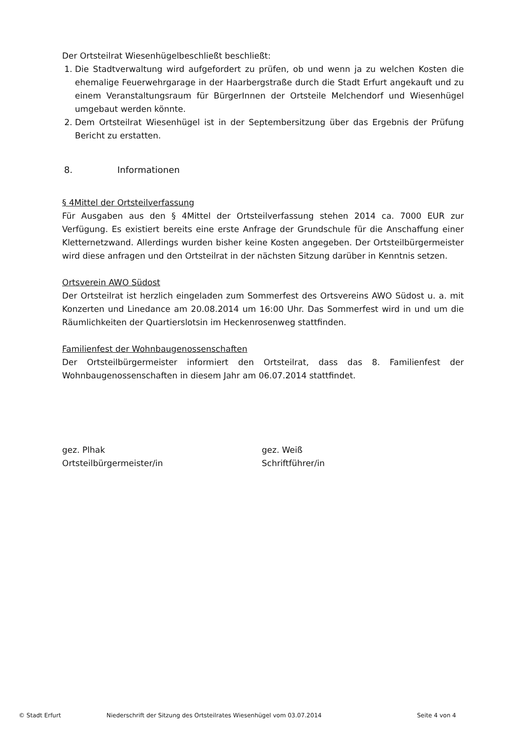Der Ortsteilrat Wiesenhügelbeschließt beschließt:
1. Die Stadtverwaltung wird aufgefordert zu prüfen, ob und wenn ja zu welchen Kosten die ehemalige Feuerwehrgarage in der Haarbergstraße durch die Stadt Erfurt angekauft und zu einem Veranstaltungsraum für BürgerInnen der Ortsteile Melchendorf und Wiesenhügel umgebaut werden könnte.
2. Dem Ortsteilrat Wiesenhügel ist in der Septembersitzung über das Ergebnis der Prüfung Bericht zu erstatten.
8. Informationen
§ 4Mittel der Ortsteilverfassung
Für Ausgaben aus den § 4Mittel der Ortsteilverfassung stehen 2014 ca. 7000 EUR zur Verfügung. Es existiert bereits eine erste Anfrage der Grundschule für die Anschaffung einer Kletternetzwand. Allerdings wurden bisher keine Kosten angegeben. Der Ortsteilbürgermeister wird diese anfragen und den Ortsteilrat in der nächsten Sitzung darüber in Kenntnis setzen.
Ortsverein AWO Südost
Der Ortsteilrat ist herzlich eingeladen zum Sommerfest des Ortsvereins AWO Südost u. a. mit Konzerten und Linedance am 20.08.2014 um 16:00 Uhr. Das Sommerfest wird in und um die Räumlichkeiten der Quartierslotsin im Heckenrosenweg stattfinden.
Familienfest der Wohnbaugenossenschaften
Der Ortsteilbürgermeister informiert den Ortsteilrat, dass das 8. Familienfest der Wohnbaugenossenschaften in diesem Jahr am 06.07.2014 stattfindet.
gez. Plhak
Ortsteilbürgermeister/in
gez. Weiß
Schriftführer/in
© Stadt Erfurt Niederschrift der Sitzung des Ortsteilrates Wiesenhügel vom 03.07.2014 Seite 4 von 4